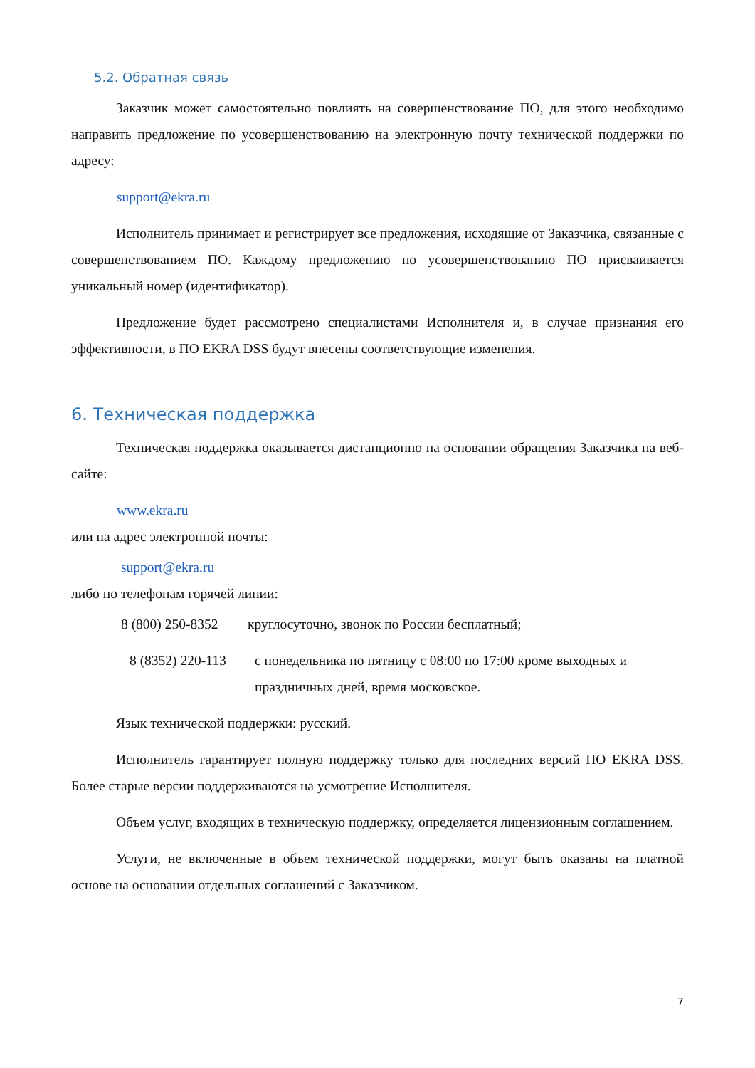5.2. Обратная связь
Заказчик может самостоятельно повлиять на совершенствование ПО, для этого необходимо направить предложение по усовершенствованию на электронную почту технической поддержки по адресу:
support@ekra.ru
Исполнитель принимает и регистрирует все предложения, исходящие от Заказчика, связанные с совершенствованием ПО. Каждому предложению по усовершенствованию ПО присваивается уникальный номер (идентификатор).
Предложение будет рассмотрено специалистами Исполнителя и, в случае признания его эффективности, в ПО EKRA DSS будут внесены соответствующие изменения.
6. Техническая поддержка
Техническая поддержка оказывается дистанционно на основании обращения Заказчика на веб-сайте:
www.ekra.ru
или на адрес электронной почты:
support@ekra.ru
либо по телефонам горячей линии:
8 (800) 250-8352 круглосуточно, звонок по России бесплатный;
8 (8352) 220-113 с понедельника по пятницу с 08:00 по 17:00 кроме выходных и праздничных дней, время московское.
Язык технической поддержки: русский.
Исполнитель гарантирует полную поддержку только для последних версий ПО EKRA DSS. Более старые версии поддерживаются на усмотрение Исполнителя.
Объем услуг, входящих в техническую поддержку, определяется лицензионным соглашением.
Услуги, не включенные в объем технической поддержки, могут быть оказаны на платной основе на основании отдельных соглашений с Заказчиком.
7